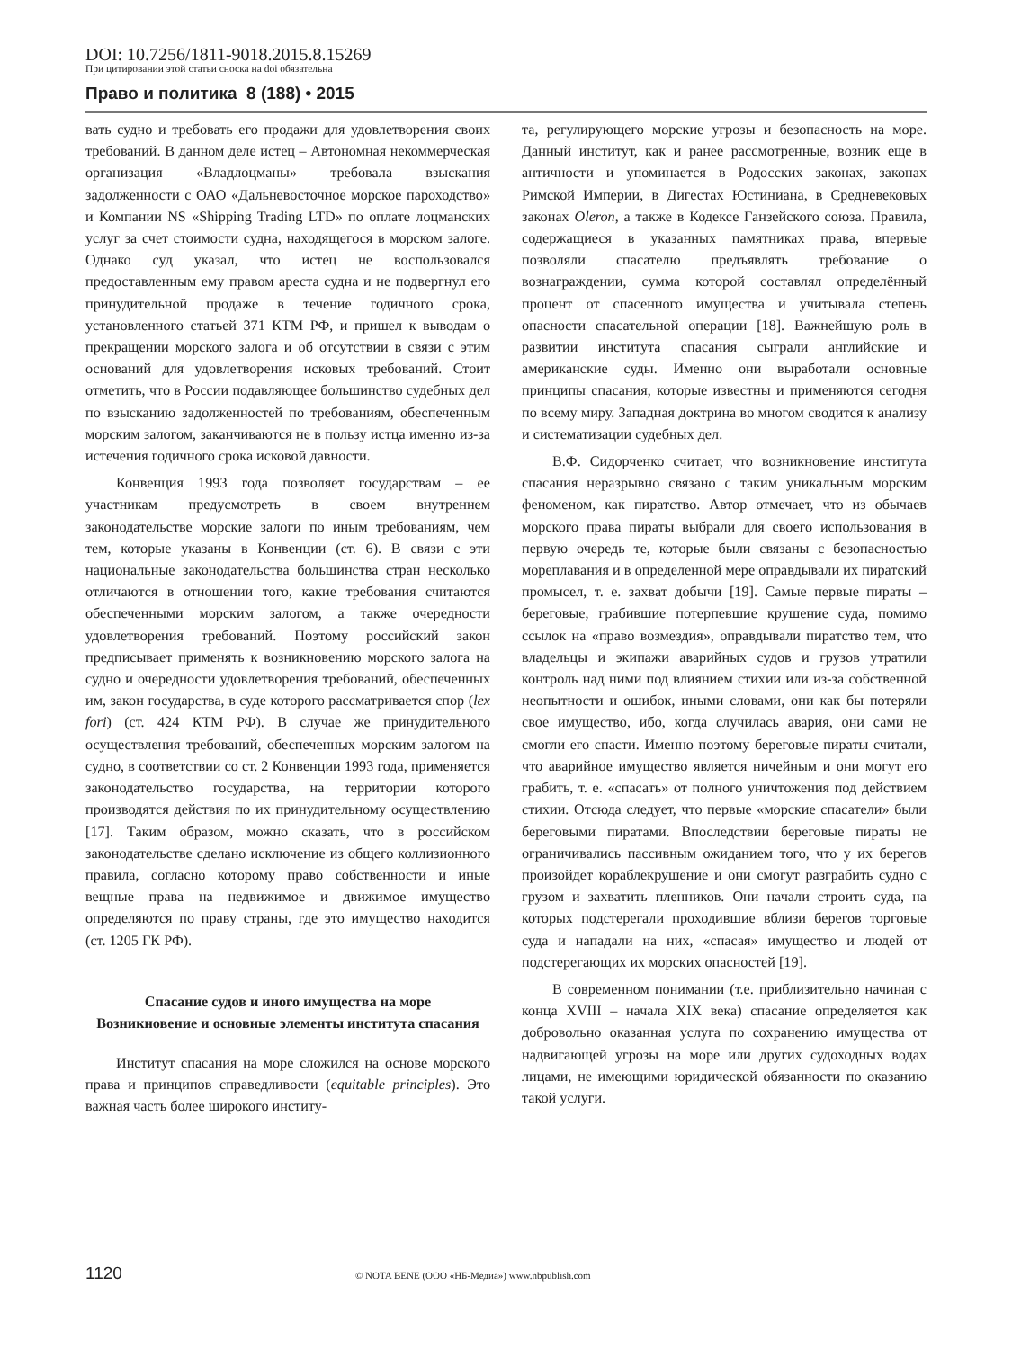DOI: 10.7256/1811-9018.2015.8.15269
При цитировании этой статьи сноска на doi обязательна
Право и политика 8 (188) • 2015
вать судно и требовать его продажи для удовлетворения своих требований. В данном деле истец – Автономная некоммерческая организация «Владлоцманы» требовала взыскания задолженности с ОАО «Дальневосточное морское пароходство» и Компании NS «Shipping Trading LTD» по оплате лоцманских услуг за счет стоимости судна, находящегося в морском залоге. Однако суд указал, что истец не воспользовался предоставленным ему правом ареста судна и не подвергнул его принудительной продаже в течение годичного срока, установленного статьей 371 КТМ РФ, и пришел к выводам о прекращении морского залога и об отсутствии в связи с этим оснований для удовлетворения исковых требований. Стоит отметить, что в России подавляющее большинство судебных дел по взысканию задолженностей по требованиям, обеспеченным морским залогом, заканчиваются не в пользу истца именно из-за истечения годичного срока исковой давности.
Конвенция 1993 года позволяет государствам – ее участникам предусмотреть в своем внутреннем законодательстве морские залоги по иным требованиям, чем тем, которые указаны в Конвенции (ст. 6). В связи с эти национальные законодательства большинства стран несколько отличаются в отношении того, какие требования считаются обеспеченными морским залогом, а также очередности удовлетворения требований. Поэтому российский закон предписывает применять к возникновению морского залога на судно и очередности удовлетворения требований, обеспеченных им, закон государства, в суде которого рассматривается спор (lex fori) (ст. 424 КТМ РФ). В случае же принудительного осуществления требований, обеспеченных морским залогом на судно, в соответствии со ст. 2 Конвенции 1993 года, применяется законодательство государства, на территории которого производятся действия по их принудительному осуществлению [17]. Таким образом, можно сказать, что в российском законодательстве сделано исключение из общего коллизионного правила, согласно которому право собственности и иные вещные права на недвижимое и движимое имущество определяются по праву страны, где это имущество находится (ст. 1205 ГК РФ).
Спасание судов и иного имущества на море
Возникновение и основные элементы института спасания
Институт спасания на море сложился на основе морского права и принципов справедливости (equitable principles). Это важная часть более широкого институ-
та, регулирующего морские угрозы и безопасность на море. Данный институт, как и ранее рассмотренные, возник еще в античности и упоминается в Родосских законах, законах Римской Империи, в Дигестах Юстиниана, в Средневековых законах Oleron, а также в Кодексе Ганзейского союза. Правила, содержащиеся в указанных памятниках права, впервые позволяли спасателю предъявлять требование о вознаграждении, сумма которой составлял определённый процент от спасенного имущества и учитывала степень опасности спасательной операции [18]. Важнейшую роль в развитии института спасания сыграли английские и американские суды. Именно они выработали основные принципы спасания, которые известны и применяются сегодня по всему миру. Западная доктрина во многом сводится к анализу и систематизации судебных дел.
В.Ф. Сидорченко считает, что возникновение института спасания неразрывно связано с таким уникальным морским феноменом, как пиратство. Автор отмечает, что из обычаев морского права пираты выбрали для своего использования в первую очередь те, которые были связаны с безопасностью мореплавания и в определенной мере оправдывали их пиратский промысел, т. е. захват добычи [19]. Самые первые пираты – береговые, грабившие потерпевшие крушение суда, помимо ссылок на «право возмездия», оправдывали пиратство тем, что владельцы и экипажи аварийных судов и грузов утратили контроль над ними под влиянием стихии или из-за собственной неопытности и ошибок, иными словами, они как бы потеряли свое имущество, ибо, когда случилась авария, они сами не смогли его спасти. Именно поэтому береговые пираты считали, что аварийное имущество является ничейным и они могут его грабить, т. е. «спасать» от полного уничтожения под действием стихии. Отсюда следует, что первые «морские спасатели» были береговыми пиратами. Впоследствии береговые пираты не ограничивались пассивным ожиданием того, что у их берегов произойдет кораблекрушение и они смогут разграбить судно с грузом и захватить пленников. Они начали строить суда, на которых подстерегали проходившие вблизи берегов торговые суда и нападали на них, «спасая» имущество и людей от подстерегающих их морских опасностей [19].
В современном понимании (т.е. приблизительно начиная с конца XVIII – начала XIX века) спасание определяется как добровольно оказанная услуга по сохранению имущества от надвигающей угрозы на море или других судоходных водах лицами, не имеющими юридической обязанности по оказанию такой услуги.
1120 © NOTA BENE (ООО «НБ-Медиа») www.nbpublish.com